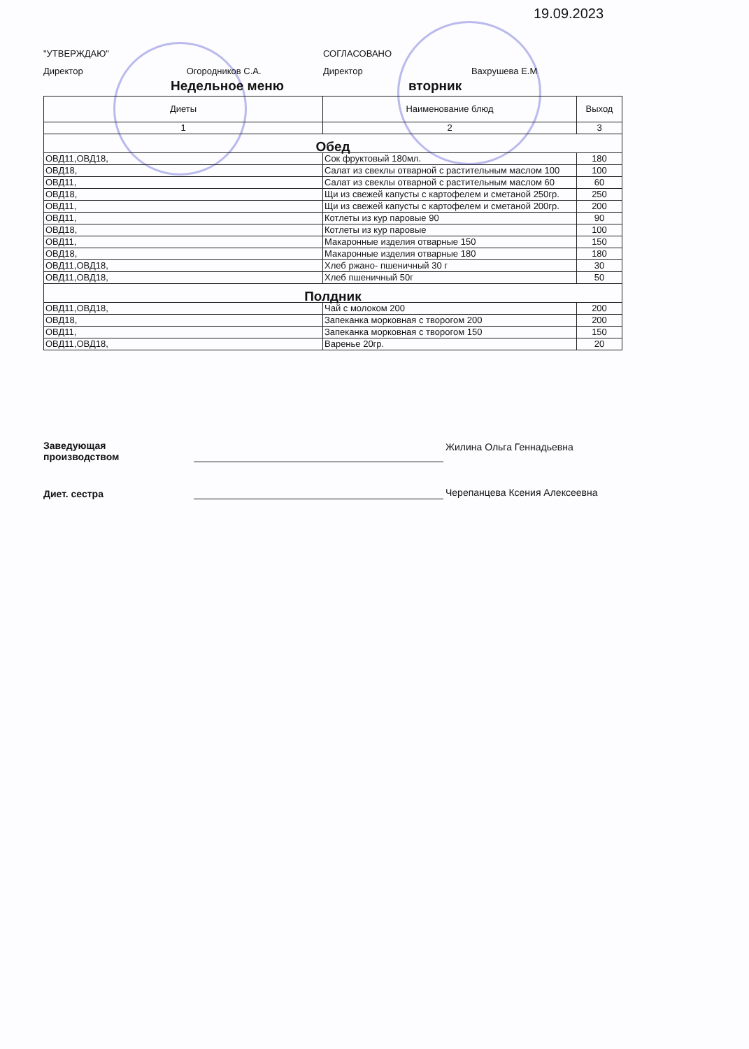19.09.2023
"УТВЕРЖДАЮ"
Директор Огородников С.А.
СОГЛАСОВАНО
Директор Вахрушева Е.М
Недельное меню вторник
| Диеты | Наименование блюд | Выход |
| --- | --- | --- |
| 1 | 2 | 3 |
| Обед | | |
| ОВД11,ОВД18, | Сок фруктовый 180мл. | 180 |
| ОВД18, | Салат из свеклы отварной с растительным маслом 100 | 100 |
| ОВД11, | Салат из свеклы отварной с растительным маслом 60 | 60 |
| ОВД18, | Щи из свежей капусты с картофелем и сметаной 250гр. | 250 |
| ОВД11, | Щи из свежей капусты с картофелем и сметаной 200гр. | 200 |
| ОВД11, | Котлеты из кур паровые 90 | 90 |
| ОВД18, | Котлеты из кур паровые | 100 |
| ОВД11, | Макаронные изделия отварные 150 | 150 |
| ОВД18, | Макаронные изделия отварные 180 | 180 |
| ОВД11,ОВД18, | Хлеб ржано- пшеничный 30 г | 30 |
| ОВД11,ОВД18, | Хлеб пшеничный 50г | 50 |
| Полдник | | |
| ОВД11,ОВД18, | Чай с молоком 200 | 200 |
| ОВД18, | Запеканка морковная с творогом 200 | 200 |
| ОВД11, | Запеканка морковная с творогом 150 | 150 |
| ОВД11,ОВД18, | Варенье 20гр. | 20 |
Заведующая
производством
Жилина Ольга Геннадьевна
Диет. сестра
Черепанцева Ксения Алексеевна